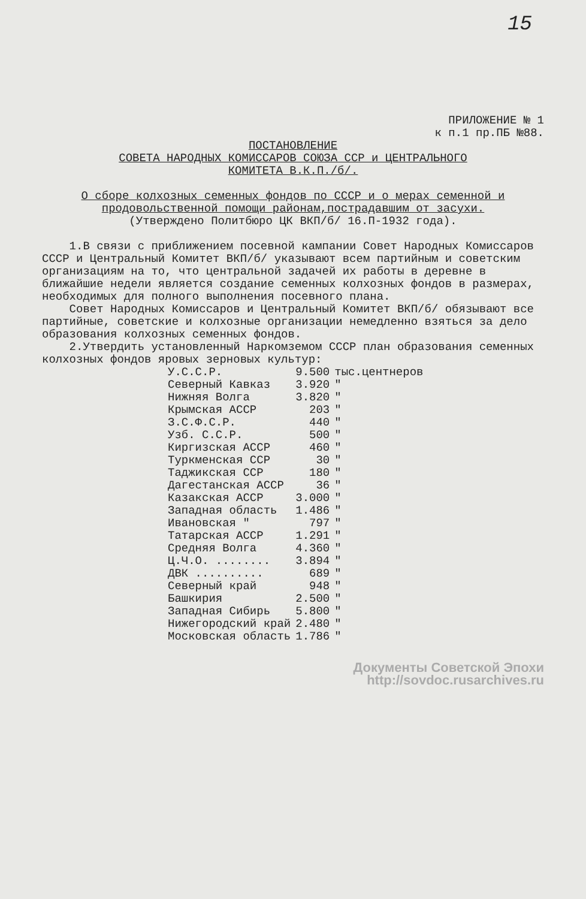15
ПРИЛОЖЕНИЕ № 1
к п.1 пр.ПБ №88.
ПОСТАНОВЛЕНИЕ
СОВЕТА НАРОДНЫХ КОМИССАРОВ СОЮЗА ССР и ЦЕНТРАЛЬНОГО
КОМИТЕТА В.К.П./б/.
О сборе колхозных семенных фондов по СССР и о мерах семенной и продовольственной помощи районам,пострадавшим от засухи.
(Утверждено Политбюро ЦК ВКП/б/ 16.П-1932 года).
1.В связи с приближением посевной кампании Совет Народных Комиссаров СССР и Центральный Комитет ВКП/б/ указывают всем партийным и советским организациям на то, что центральной задачей их работы в деревне в ближайшие недели является создание семенных колхозных фондов в размерах, необходимых для полного выполнения посевного плана.
Совет Народных Комиссаров и Центральный Комитет ВКП/б/ обязывают все партийные, советские и колхозные организации немедленно взяться за дело образования колхозных семенных фондов.
2.Утвердить установленный Наркомземом СССР план образования семенных колхозных фондов яровых зерновых культур:
| У.С.С.Р. | 9.500 | тыс.центнеров |
| Северный Кавказ | 3.920 | " |
| Нижняя Волга | 3.820 | " |
| Крымская АССР | 203 | " |
| З.С.Ф.С.Р. | 440 | " |
| Узб. С.С.Р. | 500 | " |
| Киргизская АССР | 460 | " |
| Туркменская ССР | 30 | " |
| Таджикская ССР | 180 | " |
| Дагестанская АССР | 36 | " |
| Казакская АССР | 3.000 | " |
| Западная область | 1.486 | " |
| Ивановская " | 797 | " |
| Татарская АССР | 1.291 | " |
| Средняя Волга | 4.360 | " |
| Ц.Ч.О. ........ | 3.894 | " |
| ДВК .......... | 689 | " |
| Северный край | 948 | " |
| Башкирия | 2.500 | " |
| Западная Сибирь | 5.800 | " |
| Нижегородский край | 2.480 | " |
| Московская область | 1.786 | " |
Документы Советской Эпохи
http://sovdoc.rusarchives.ru